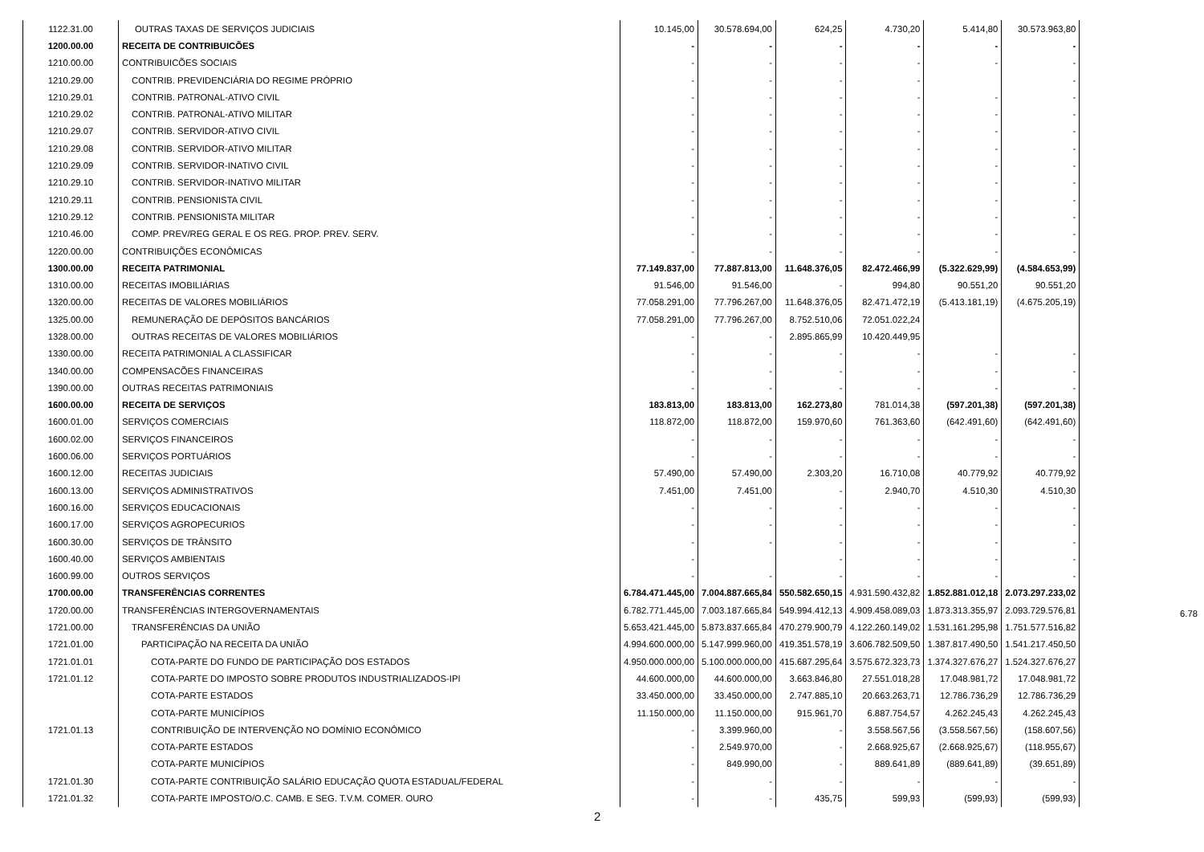| 1122.31.00 | OUTRAS TAXAS DE SERVIÇOS JUDICIAIS | 10.145,00 | 30.578.694,00 | 624,25 | 4.730,20 | 5.414,80 | 30.573.963,80 |
| 1200.00.00 | RECEITA DE CONTRIBUICÕES | - | - | - | - | - | - |
| 1210.00.00 | CONTRIBUICÕES SOCIAIS | - | - | - | - | - | - |
| 1210.29.00 | CONTRIB. PREVIDENCIÁRIA DO REGIME PRÓPRIO | - | - | - | - | | - |
| 1210.29.01 | CONTRIB. PATRONAL-ATIVO CIVIL | - | - | - | - | - | - |
| 1210.29.02 | CONTRIB. PATRONAL-ATIVO MILITAR | - | - | - | - | - | - |
| 1210.29.07 | CONTRIB. SERVIDOR-ATIVO CIVIL | - | - | - | - | - | - |
| 1210.29.08 | CONTRIB. SERVIDOR-ATIVO MILITAR | - | - | - | - | - | - |
| 1210.29.09 | CONTRIB. SERVIDOR-INATIVO CIVIL | - | - | - | - | - | - |
| 1210.29.10 | CONTRIB. SERVIDOR-INATIVO MILITAR | - | - | - | - | - | - |
| 1210.29.11 | CONTRIB. PENSIONISTA CIVIL | - | - | - | - | - | - |
| 1210.29.12 | CONTRIB. PENSIONISTA MILITAR | - | - | - | - | - | - |
| 1210.46.00 | COMP. PREV/REG GERAL E OS REG. PROP. PREV. SERV. | - | - | - | - | - | - |
| 1220.00.00 | CONTRIBUIÇÕES ECONÔMICAS | - | - | - | - | - | - |
| 1300.00.00 | RECEITA PATRIMONIAL | 77.149.837,00 | 77.887.813,00 | 11.648.376,05 | 82.472.466,99 | (5.322.629,99) | (4.584.653,99) |
| 1310.00.00 | RECEITAS IMOBILIÁRIAS | 91.546,00 | 91.546,00 | - | 994,80 | 90.551,20 | 90.551,20 |
| 1320.00.00 | RECEITAS DE VALORES MOBILIÁRIOS | 77.058.291,00 | 77.796.267,00 | 11.648.376,05 | 82.471.472,19 | (5.413.181,19) | (4.675.205,19) |
| 1325.00.00 | REMUNERAÇÃO DE DEPÓSITOS BANCÁRIOS | 77.058.291,00 | 77.796.267,00 | 8.752.510,06 | 72.051.022,24 | | |
| 1328.00.00 | OUTRAS RECEITAS DE VALORES MOBILIÁRIOS | - | - | 2.895.865,99 | 10.420.449,95 | | |
| 1330.00.00 | RECEITA PATRIMONIAL A CLASSIFICAR | - | - | - | - | - | - |
| 1340.00.00 | COMPENSACÕES FINANCEIRAS | - | - | - | - | - | - |
| 1390.00.00 | OUTRAS RECEITAS PATRIMONIAIS | - | - | - | - | - | - |
| 1600.00.00 | RECEITA DE SERVIÇOS | 183.813,00 | 183.813,00 | 162.273,80 | 781.014,38 | (597.201,38) | (597.201,38) |
| 1600.01.00 | SERVIÇOS COMERCIAIS | 118.872,00 | 118.872,00 | 159.970,60 | 761.363,60 | (642.491,60) | (642.491,60) |
| 1600.02.00 | SERVIÇOS FINANCEIROS | - | - | - | - | - | - |
| 1600.06.00 | SERVIÇOS PORTUÁRIOS | - | - | - | - | - | - |
| 1600.12.00 | RECEITAS JUDICIAIS | 57.490,00 | 57.490,00 | 2.303,20 | 16.710,08 | 40.779,92 | 40.779,92 |
| 1600.13.00 | SERVIÇOS ADMINISTRATIVOS | 7.451,00 | 7.451,00 | - | 2.940,70 | 4.510,30 | 4.510,30 |
| 1600.16.00 | SERVIÇOS EDUCACIONAIS | - | - | - | - | - | - |
| 1600.17.00 | SERVIÇOS AGROPECURIOS | - | - | - | - | - | - |
| 1600.30.00 | SERVIÇOS DE TRÂNSITO | - | - | - | - | - | - |
| 1600.40.00 | SERVIÇOS AMBIENTAIS | - | | - | - | - | - |
| 1600.99.00 | OUTROS SERVIÇOS | - | - | - | - | - | - |
| 1700.00.00 | TRANSFERÊNCIAS CORRENTES | 6.784.471.445,00 | 7.004.887.665,84 | 550.582.650,15 | 4.931.590.432,82 | 1.852.881.012,18 | 2.073.297.233,02 |
| 1720.00.00 | TRANSFERÊNCIAS INTERGOVERNAMENTAIS | 6.782.771.445,00 | 7.003.187.665,84 | 549.994.412,13 | 4.909.458.089,03 | 1.873.313.355,97 | 2.093.729.576,81 |
| 1721.00.00 | TRANSFERÊNCIAS DA UNIÃO | 5.653.421.445,00 | 5.873.837.665,84 | 470.279.900,79 | 4.122.260.149,02 | 1.531.161.295,98 | 1.751.577.516,82 |
| 1721.01.00 | PARTICIPAÇÃO NA RECEITA DA UNIÃO | 4.994.600.000,00 | 5.147.999.960,00 | 419.351.578,19 | 3.606.782.509,50 | 1.387.817.490,50 | 1.541.217.450,50 |
| 1721.01.01 | COTA-PARTE DO FUNDO DE PARTICIPAÇÃO DOS ESTADOS | 4.950.000.000,00 | 5.100.000.000,00 | 415.687.295,64 | 3.575.672.323,73 | 1.374.327.676,27 | 1.524.327.676,27 |
| 1721.01.12 | COTA-PARTE DO IMPOSTO SOBRE PRODUTOS INDUSTRIALIZADOS-IPI | 44.600.000,00 | 44.600.000,00 | 3.663.846,80 | 27.551.018,28 | 17.048.981,72 | 17.048.981,72 |
| | COTA-PARTE ESTADOS | 33.450.000,00 | 33.450.000,00 | 2.747.885,10 | 20.663.263,71 | 12.786.736,29 | 12.786.736,29 |
| | COTA-PARTE MUNICÍPIOS | 11.150.000,00 | 11.150.000,00 | 915.961,70 | 6.887.754,57 | 4.262.245,43 | 4.262.245,43 |
| 1721.01.13 | CONTRIBUIÇÃO DE INTERVENÇÃO NO DOMÍNIO ECONÔMICO | - | 3.399.960,00 | - | 3.558.567,56 | (3.558.567,56) | (158.607,56) |
| | COTA-PARTE ESTADOS | - | 2.549.970,00 | - | 2.668.925,67 | (2.668.925,67) | (118.955,67) |
| | COTA-PARTE MUNICÍPIOS | - | 849.990,00 | - | 889.641,89 | (889.641,89) | (39.651,89) |
| 1721.01.30 | COTA-PARTE CONTRIBUIÇÃO SALÁRIO EDUCAÇÃO QUOTA ESTADUAL/FEDERAL | - | - | - | - | - | - |
| 1721.01.32 | COTA-PARTE IMPOSTO/O.C. CAMB. E SEG. T.V.M. COMER. OURO | - | - | 435,75 | 599,93 | (599,93) | (599,93) |
6.78
2